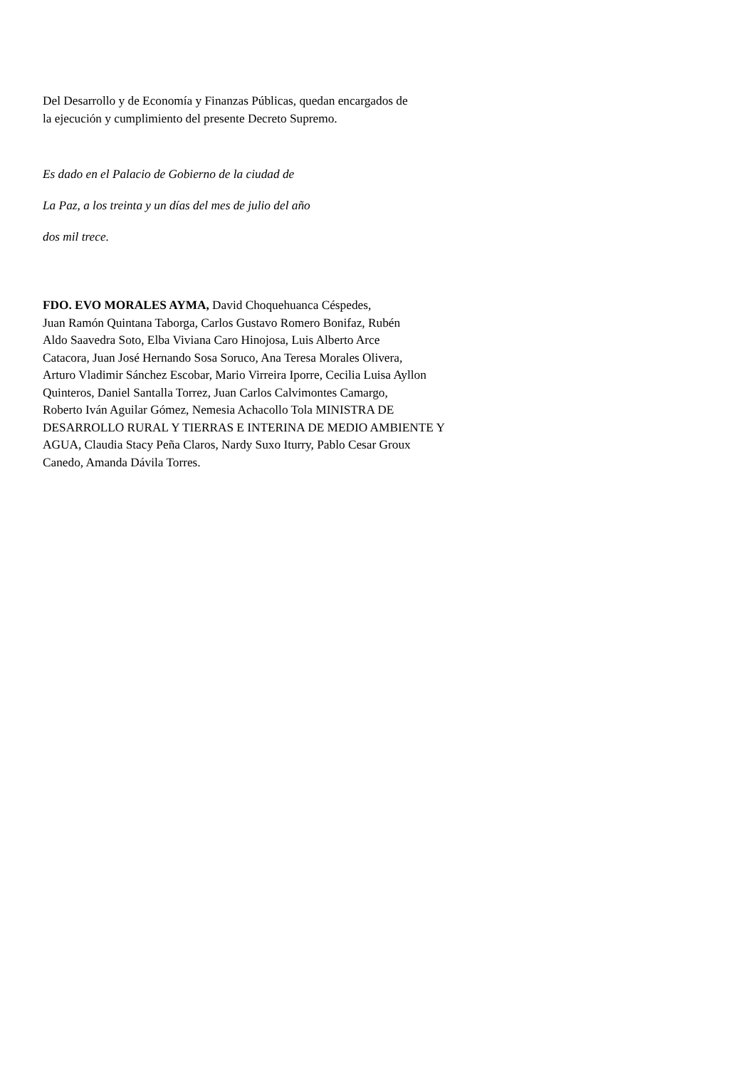Del Desarrollo y de Economía y Finanzas Públicas, quedan encargados de
la ejecución y cumplimiento del presente Decreto Supremo.
Es dado en el Palacio de Gobierno de la ciudad de
La Paz, a los treinta y un días del mes de julio del año
dos mil trece.
FDO. EVO MORALES AYMA, David Choquehuanca Céspedes,
Juan Ramón Quintana Taborga, Carlos Gustavo Romero Bonifaz, Rubén
Aldo Saavedra Soto, Elba Viviana Caro Hinojosa, Luis Alberto Arce
Catacora, Juan José Hernando Sosa Soruco, Ana Teresa Morales Olivera,
Arturo Vladimir Sánchez Escobar, Mario Virreira Iporre, Cecilia Luisa Ayllon
Quinteros, Daniel Santalla Torrez, Juan Carlos Calvimontes Camargo,
Roberto Iván Aguilar Gómez, Nemesia Achacollo Tola MINISTRA DE
DESARROLLO RURAL Y TIERRAS E INTERINA DE MEDIO AMBIENTE Y
AGUA, Claudia Stacy Peña Claros, Nardy Suxo Iturry, Pablo Cesar Groux
Canedo, Amanda Dávila Torres.